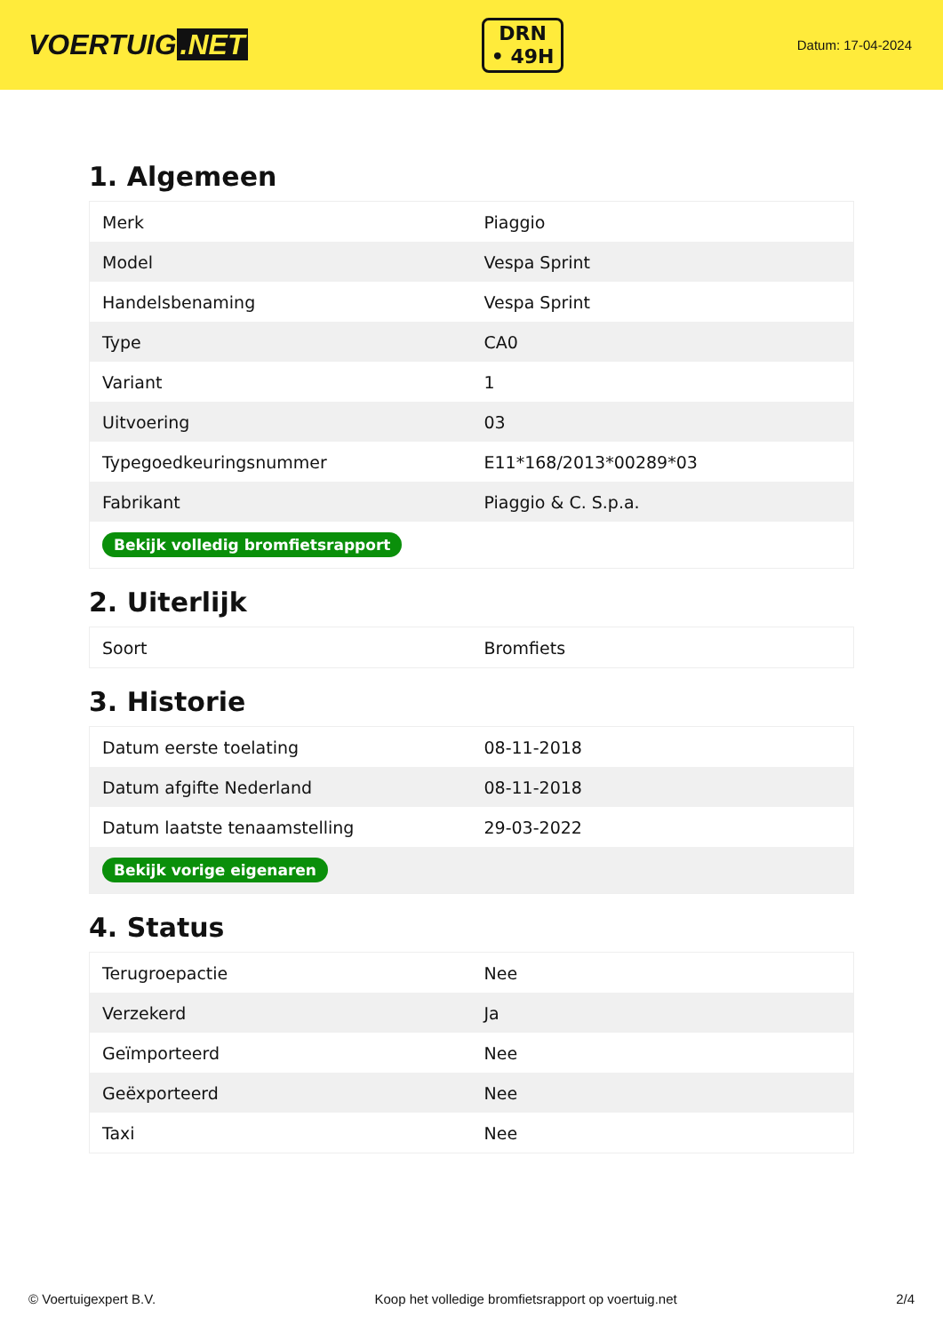VOERTUIG.NET
DRN
• 49H
Datum: 17-04-2024
1. Algemeen
| Merk | Piaggio |
| Model | Vespa Sprint |
| Handelsbenaming | Vespa Sprint |
| Type | CA0 |
| Variant | 1 |
| Uitvoering | 03 |
| Typegoedkeuringsnummer | E11*168/2013*00289*03 |
| Fabrikant | Piaggio & C. S.p.a. |
| Bekijk volledig bromfietsrapport | |
2. Uiterlijk
| Soort | Bromfiets |
3. Historie
| Datum eerste toelating | 08-11-2018 |
| Datum afgifte Nederland | 08-11-2018 |
| Datum laatste tenaamstelling | 29-03-2022 |
| Bekijk vorige eigenaren | |
4. Status
| Terugroepactie | Nee |
| Verzekerd | Ja |
| Geïmporteerd | Nee |
| Geëxporteerd | Nee |
| Taxi | Nee |
© Voertuigexpert B.V. Koop het volledige bromfietsrapport op voertuig.net 2/4